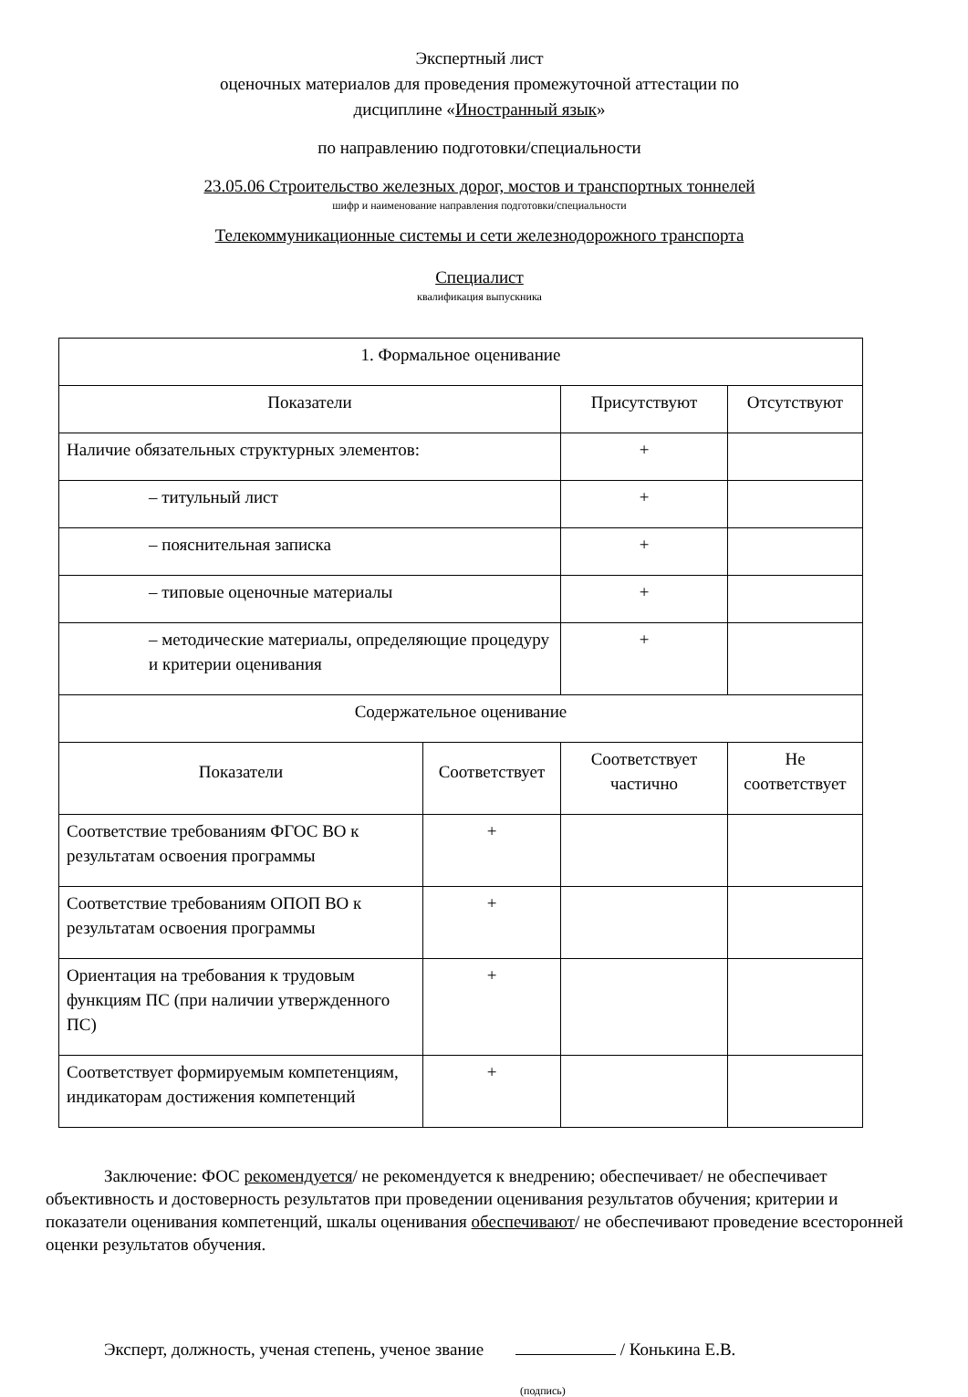Экспертный лист
оценочных материалов для проведения промежуточной аттестации по
дисциплине «Иностранный язык»
по направлению подготовки/специальности
23.05.06 Строительство железных дорог, мостов и транспортных тоннелей
шифр и наименование направления подготовки/специальности
Телекоммуникационные системы и сети железнодорожного транспорта
Специалист
квалификация выпускника
| 1. Формальное оценивание | | | |
| Показатели | | Присутствуют | Отсутствуют |
| Наличие обязательных структурных элементов: | | + | |
| – титульный лист | | + | |
| – пояснительная записка | | + | |
| – типовые оценочные материалы | | + | |
| – методические материалы, определяющие процедуру и критерии оценивания | | + | |
| Содержательное оценивание | | | |
| Показатели | Соответствует | Соответствует частично | Не соответствует |
| Соответствие требованиям ФГОС ВО к результатам освоения программы | + | | |
| Соответствие требованиям ОПОП ВО к результатам освоения программы | + | | |
| Ориентация на требования к трудовым функциям ПС (при наличии утвержденного ПС) | + | | |
| Соответствует формируемым компетенциям, индикаторам достижения компетенций | + | | |
Заключение: ФОС рекомендуется/ не рекомендуется к внедрению; обеспечивает/ не обеспечивает объективность и достоверность результатов при проведении оценивания результатов обучения; критерии и показатели оценивания компетенций, шкалы оценивания обеспечивают/ не обеспечивают проведение всесторонней оценки результатов обучения.
Эксперт, должность, ученая степень, ученое звание / Конькина Е.В.
(подпись)